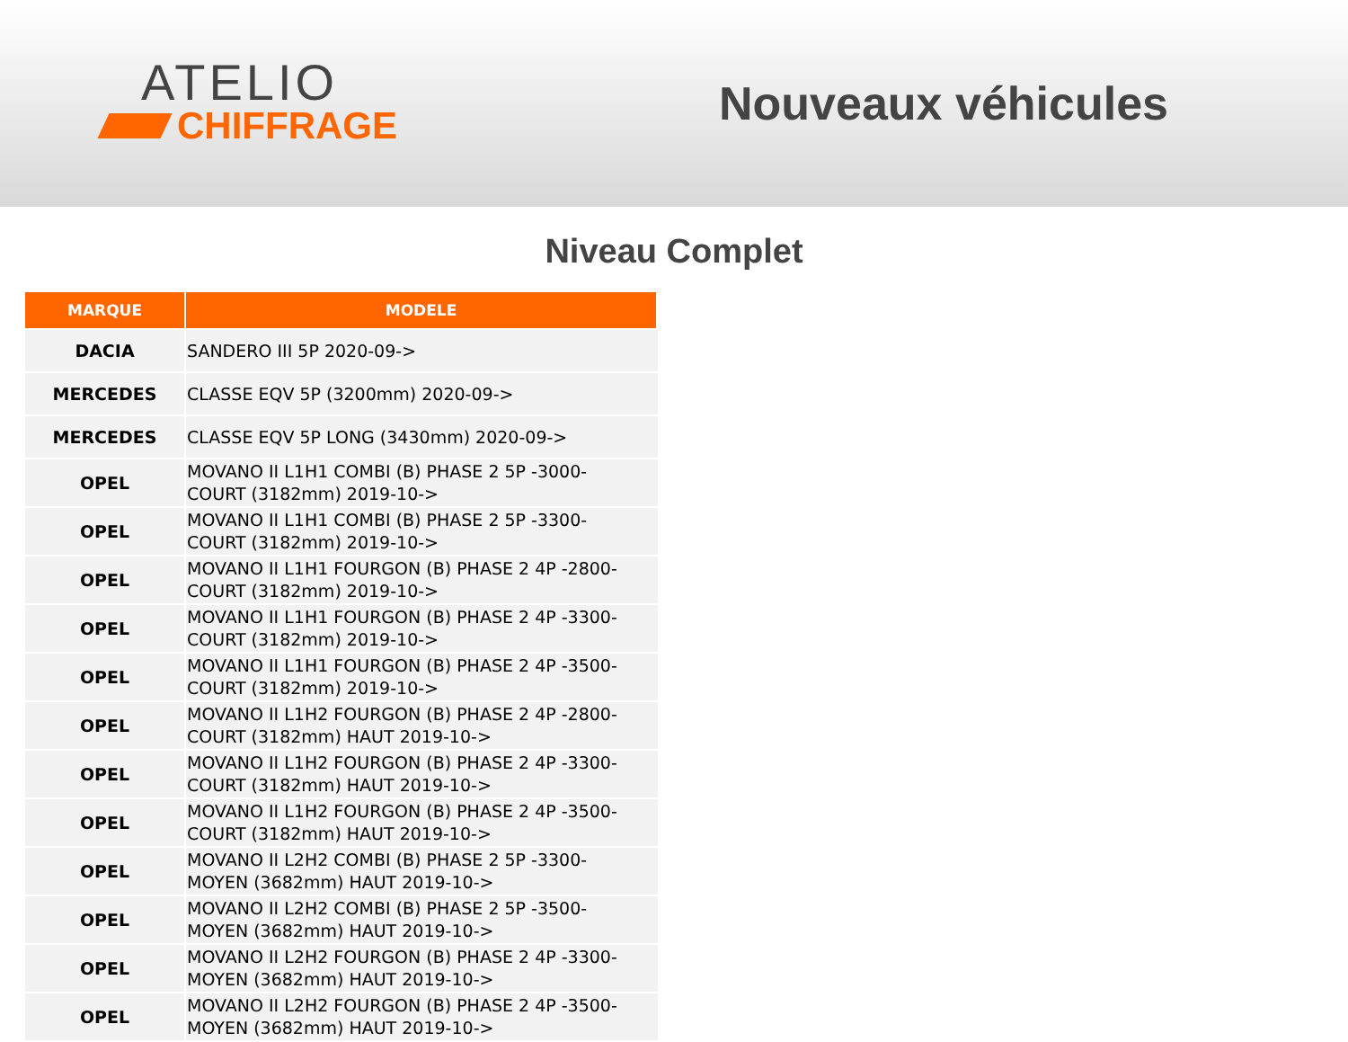ATELIO
CHIFFRAGE
Nouveaux véhicules
Niveau Complet
| MARQUE | MODELE |
| --- | --- |
| DACIA | SANDERO III 5P 2020-09-> |
| MERCEDES | CLASSE EQV 5P (3200mm) 2020-09-> |
| MERCEDES | CLASSE EQV 5P LONG (3430mm) 2020-09-> |
| OPEL | MOVANO II L1H1 COMBI (B) PHASE 2 5P -3000- COURT (3182mm) 2019-10-> |
| OPEL | MOVANO II L1H1 COMBI (B) PHASE 2 5P -3300- COURT (3182mm) 2019-10-> |
| OPEL | MOVANO II L1H1 FOURGON (B) PHASE 2 4P -2800- COURT (3182mm) 2019-10-> |
| OPEL | MOVANO II L1H1 FOURGON (B) PHASE 2 4P -3300- COURT (3182mm) 2019-10-> |
| OPEL | MOVANO II L1H1 FOURGON (B) PHASE 2 4P -3500- COURT (3182mm) 2019-10-> |
| OPEL | MOVANO II L1H2 FOURGON (B) PHASE 2 4P -2800- COURT (3182mm) HAUT 2019-10-> |
| OPEL | MOVANO II L1H2 FOURGON (B) PHASE 2 4P -3300- COURT (3182mm) HAUT 2019-10-> |
| OPEL | MOVANO II L1H2 FOURGON (B) PHASE 2 4P -3500- COURT (3182mm) HAUT 2019-10-> |
| OPEL | MOVANO II L2H2 COMBI (B) PHASE 2 5P -3300- MOYEN (3682mm) HAUT 2019-10-> |
| OPEL | MOVANO II L2H2 COMBI (B) PHASE 2 5P -3500- MOYEN (3682mm) HAUT 2019-10-> |
| OPEL | MOVANO II L2H2 FOURGON (B) PHASE 2 4P -3300- MOYEN (3682mm) HAUT 2019-10-> |
| OPEL | MOVANO II L2H2 FOURGON (B) PHASE 2 4P -3500- MOYEN (3682mm) HAUT 2019-10-> |